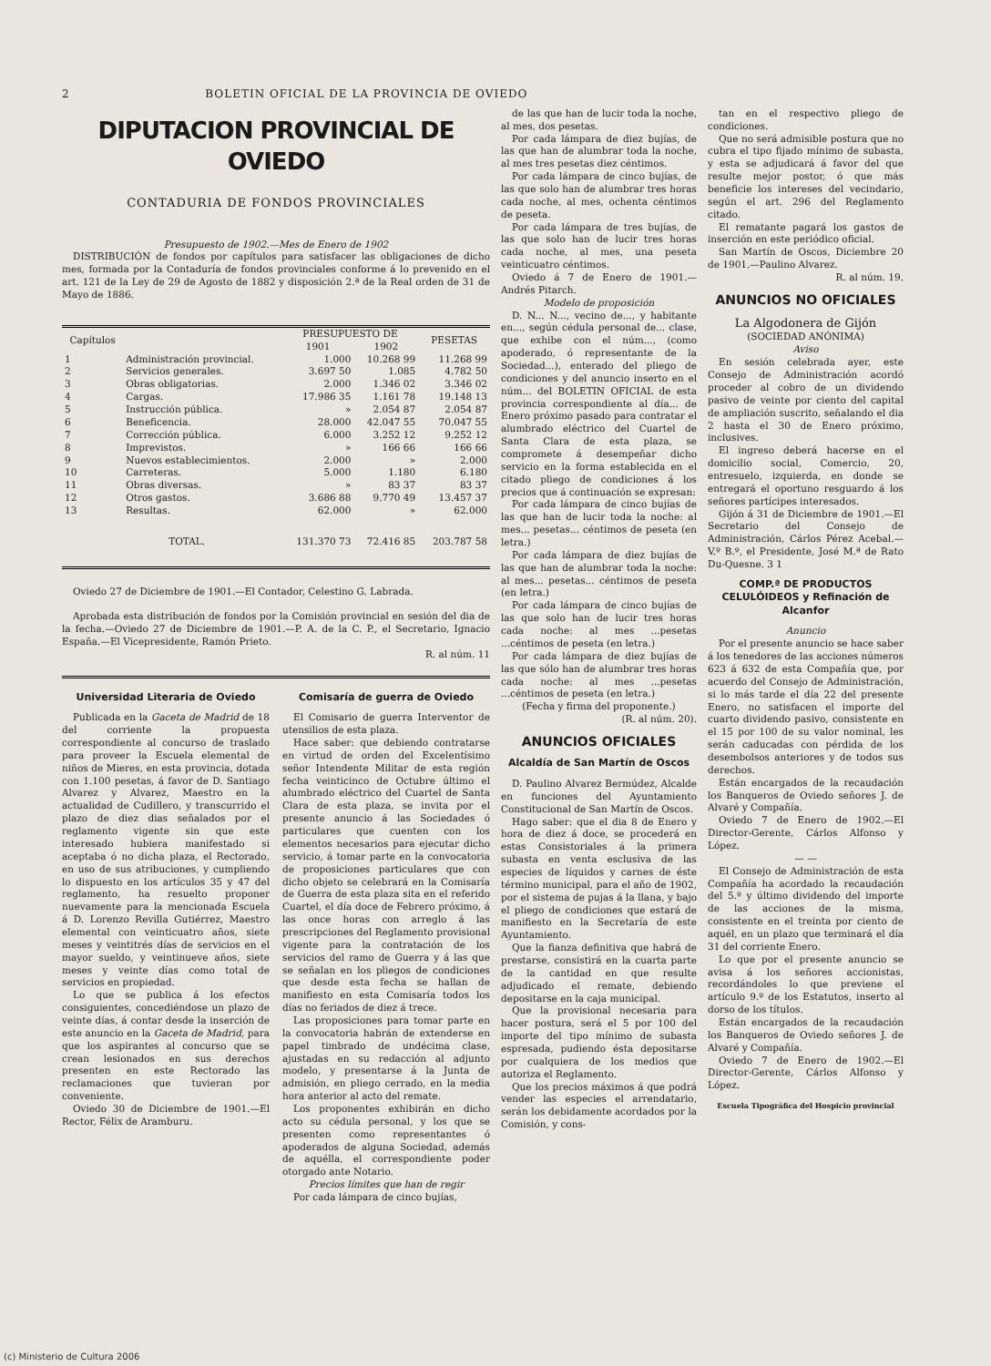2 BOLETIN OFICIAL DE LA PROVINCIA DE OVIEDO
DIPUTACION PROVINCIAL DE OVIEDO
CONTADURIA DE FONDOS PROVINCIALES
Presupuesto de 1902.—Mes de Enero de 1902
DISTRIBUCIÓN de fondos por capítulos para satisfacer las obligaciones de dicho mes, formada por la Contaduría de fondos provinciales conforme á lo prevenido en el art. 121 de la Ley de 29 de Agosto de 1882 y disposición 2.ª de la Real orden de 31 de Mayo de 1886.
| Capítulos | | PRESUPUESTO DE | | PESETAS |
| --- | --- | --- | --- | --- |
| | | 1901 | 1902 | |
| 1 | Administración provincial. | 1.000 | 10.268 99 | 11.268 99 |
| 2 | Servicios generales. | 3.697 50 | 1.085 | 4.782 50 |
| 3 | Obras obligatorias. | 2.000 | 1.346 02 | 3.346 02 |
| 4 | Cargas. | 17.986 35 | 1.161 78 | 19.148 13 |
| 5 | Instrucción pública. | » | 2.054 87 | 2.054 87 |
| 6 | Beneficencia. | 28.000 | 42.047 55 | 70.047 55 |
| 7 | Corrección pública. | 6.000 | 3.252 12 | 9.252 12 |
| 8 | Imprevistos. | » | 166 66 | 166 66 |
| 9 | Nuevos establecimientos. | 2.000 | » | 2.000 |
| 10 | Carreteras. | 5.000 | 1.180 | 6.180 |
| 11 | Obras diversas. | » | 83 37 | 83 37 |
| 12 | Otros gastos. | 3.686 88 | 9.770 49 | 13.457 37 |
| 13 | Resultas. | 62.000 | » | 62.000 |
| | TOTAL. | 131.370 73 | 72.416 85 | 203.787 58 |
Oviedo 27 de Diciembre de 1901.—El Contador, Celestino G. Labrada.
Aprobada esta distribución de fondos por la Comisión provincial en sesión del dia de la fecha.—Oviedo 27 de Diciembre de 1901.—P. A. de la C. P., el Secretario, Ignacio España.—El Vicepresidente, Ramón Prieto.
R. al núm. 11
Universidad Literaria de Oviedo
Publicada en la Gaceta de Madrid de 18 del corriente la propuesta correspondiente al concurso de traslado para proveer la Escuela elemental de niños de Mieres, en esta provincia, dotada con 1.100 pesetas, á favor de D. Santiago Alvarez y Alvarez, Maestro en la actualidad de Cudillero, y transcurrido el plazo de diez dias señalados por el reglamento vigente sin que este interesado hubiera manifestado si aceptaba ó no dicha plaza, el Rectorado, en uso de sus atribuciones, y cumpliendo lo dispuesto en los artículos 35 y 47 del reglamento, ha resuelto proponer nuevamente para la mencionada Escuela á D. Lorenzo Revilla Gutiérrez, Maestro elemental con veinticuatro años, siete meses y veintitrés días de servicios en el mayor sueldo, y veintinueve años, siete meses y veinte días como total de servicios en propiedad.
Lo que se publica á los efectos consiguientes, concediéndose un plazo de veinte días, á contar desde la inserción de este anuncio en la Gaceta de Madrid, para que los aspirantes al concurso que se crean lesionados en sus derechos presenten en este Rectorado las reclamaciones que tuvieran por conveniente.
Oviedo 30 de Diciembre de 1901.—El Rector, Félix de Aramburu.
Comisaría de guerra de Oviedo
El Comisario de guerra Interventor de utensilios de esta plaza.
Hace saber: que debiendo contratarse en virtud de orden del Excelentísimo señor Intendente Militar de esta región fecha veinticinco de Octubre último el alumbrado eléctrico del Cuartel de Santa Clara de esta plaza, se invita por el presente anuncio á las Sociedades ó particulares que cuenten con los elementos necesarios para ejecutar dicho servicio, á tomar parte en la convocatoria de proposiciones particulares que con dicho objeto se celebrará en la Comisaría de Guerra de esta plaza sita en el referido Cuartel, el día doce de Febrero próximo, á las once horas con arreglo á las prescripciones del Reglamento provisional vigente para la contratación de los servicios del ramo de Guerra y á las que se señalan en los pliegos de condiciones que desde esta fecha se hallan de manifiesto en esta Comisaría todos los días no feriados de diez á trece.
Las proposiciones para tomar parte en la convocatoria habrán de extenderse en papel timbrado de undécima clase, ajustadas en su redacción al adjunto modelo, y presentarse á la Junta de admisión, en pliego cerrado, en la media hora anterior al acto del remate.
Los proponentes exhibirán en dicho acto su cédula personal, y los que se presenten como representantes ó apoderados de alguna Sociedad, además de aquélla, el correspondiente poder otorgado ante Notario.
Precios límites que han de regir
Por cada lámpara de cinco bujías,
de las que han de lucir toda la noche, al mes, dos pesetas.
Por cada lámpara de diez bujías, de las que han de alumbrar toda la noche, al mes tres pesetas diez céntimos.
Por cada lámpara de cinco bujías, de las que solo han de alumbrar tres horas cada noche, al mes, ochenta céntimos de peseta.
Por cada lámpara de tres bujías, de las que solo han de lucir tres horas cada noche, al mes, una peseta veinticuatro céntimos.
Oviedo á 7 de Enero de 1901.—Andrés Pitarch.
Modelo de proposición
D. N... N..., vecino de..., y habitante en..., según cédula personal de... clase, que exhibe con el núm..., (como apoderado, ó representante de la Sociedad...), enterado del pliego de condiciones y del anuncio inserto en el núm... del BOLETIN OFICIAL de esta provincia correspondiente al día... de Enero próximo pasado para contratar el alumbrado eléctrico del Cuartel de Santa Clara de esta plaza, se compromete á desempeñar dicho servicio en la forma establecida en el citado pliego de condiciones á los precios que á continuación se expresan:
Por cada lámpara de cinco bujías de las que han de lucir toda la noche: al mes... pesetas... céntimos de peseta (en letra.)
Por cada lámpara de diez bujías de las que han de alumbrar toda la noche: al mes... pesetas... céntimos de peseta (en letra.)
Por cada lámpara de cinco bujías de las que solo han de lucir tres horas cada noche: al mes ...pesetas ...céntimos de peseta (en letra.)
Por cada lámpara de diez bujías de las que sólo han de alumbrar tres horas cada noche: al mes ...pesetas ...céntimos de peseta (en letra.)
(Fecha y firma del proponente.)
(R. al núm. 20).
ANUNCIOS OFICIALES
Alcaldía de San Martín de Oscos
D. Paulino Alvarez Bermúdez, Alcalde en funciones del Ayuntamiento Constitucional de San Martín de Oscos.
Hago saber: que el dia 8 de Enero y hora de diez á doce, se procederá en estas Consistoriales á la primera subasta en venta esclusiva de las especies de líquidos y carnes de éste término municipal, para el año de 1902, por el sistema de pujas á la llana, y bajo el pliego de condiciones que estará de manifiesto en la Secretaría de este Ayuntamiento.
Que la fianza definitiva que habrá de prestarse, consistirá en la cuarta parte de la cantidad en que resulte adjudicado el remate, debiendo depositarse en la caja municipal.
Que la provisional necesaria para hacer postura, será el 5 por 100 del importe del tipo mínimo de subasta espresada, pudiendo ésta depositarse por cualquiera de los medios que autoriza el Reglamento.
Que los precios máximos á que podrá vender las especies el arrendatario, serán los debidamente acordados por la Comisión, y cons-
tan en el respectivo pliego de condiciones.
Que no será admisible postura que no cubra el tipo fijado mínimo de subasta, y esta se adjudicará á favor del que resulte mejor postor, ó que más beneficie los intereses del vecindario, según el art. 296 del Reglamento citado.
El rematante pagará los gastos de inserción en este periódico oficial.
San Martín de Oscos, Diciembre 20 de 1901.—Paulino Alvarez.
R. al núm. 19.
ANUNCIOS NO OFICIALES
La Algodonera de Gijón
(SOCIEDAD ANÓNIMA)
Aviso
En sesión celebrada ayer, este Consejo de Administración acordó proceder al cobro de un dividendo pasivo de veinte por ciento del capital de ampliación suscrito, señalando el dia 2 hasta el 30 de Enero próximo, inclusives.
El ingreso deberá hacerse en el domicilio social, Comercio, 20, entresuelo, izquierda, en donde se entregará el oportuno resguardo á los señores partícipes interesados.
Gijón á 31 de Diciembre de 1901.—El Secretario del Consejo de Administración, Cárlos Pérez Acebal.—V.º B.º, el Presidente, José M.ª de Rato Du-Quesne. 3 1
COMP.ª DE PRODUCTOS CELULÓIDEOS y Refinación de Alcanfor
Anuncio
Por el presente anuncio se hace saber á los tenedores de las acciones números 623 á 632 de esta Compañía que, por acuerdo del Consejo de Administración, si lo más tarde el día 22 del presente Enero, no satisfacen el importe del cuarto dividendo pasivo, consistente en el 15 por 100 de su valor nominal, les serán caducadas con pérdida de los desembolsos anteriores y de todos sus derechos.
Están encargados de la recaudación los Banqueros de Oviedo señores J. de Alvaré y Compañía.
Oviedo 7 de Enero de 1902.—El Director-Gerente, Cárlos Alfonso y López.
— —
El Consejo de Administración de esta Compañía ha acordado la recaudación del 5.º y último dividendo del importe de las acciones de la misma, consistente en el treinta por ciento de aquél, en un plazo que terminará el día 31 del corriente Enero.
Lo que por el presente anuncio se avisa á los señores accionistas, recordándoles lo que previene el artículo 9.º de los Estatutos, inserto al dorso de los títulos.
Están encargados de la recaudación los Banqueros de Oviedo señores J. de Alvaré y Compañía.
Oviedo 7 de Enero de 1902.—El Director-Gerente, Cárlos Alfonso y López.
Escuela Tipográfica del Hospicio provincial
(c) Ministerio de Cultura 2006